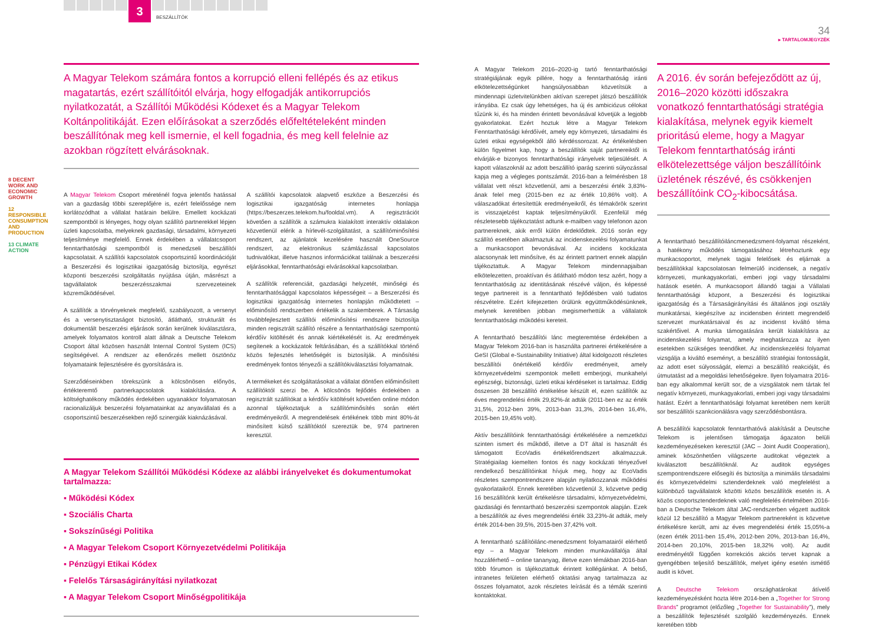3
BESZÁLLÍTÓK
34
▸ TARTALOMJEGYZÉK
8 DECENT WORK AND ECONOMIC GROWTH
12 RESPONSIBLE CONSUMPTION AND PRODUCTION
13 CLIMATE ACTION
A Magyar Telekom számára fontos a korrupció elleni fellépés és az etikus magatartás, ezért szállítóitól elvárja, hogy elfogadják antikorrupciós nyilatkozatát, a Szállítói Működési Kódexet és a Magyar Telekom Koltánpolitikáját. Ezen előírásokat a szerződés előfeltételeként minden beszállítónak meg kell ismernie, el kell fogadnia, és meg kell felelnie az azokban rögzített elvárásoknak.
A Magyar Telekom Csoport méreténél fogva jelentős hatással van a gazdaság többi szereplőjére is, ezért felelőssége nem korlátozódhat a vállalat határain belülre. Emellett kockázati szempontból is lényeges, hogy olyan szállító partnerekkel lépjen üzleti kapcsolatba, melyeknek gazdasági, társadalmi, környezeti teljesítménye megfelelő. Ennek érdekében a vállalatcsoport fenntarthatósági szempontból is menedzseli beszállítói kapcsolatait. A szállítói kapcsolatok csoportszintű koordinációját a Beszerzési és logisztikai igazgatóság biztosítja, egyrészt központi beszerzési szolgáltatás nyújtása útján, másrészt a tagvállalatok beszerzésszakmai szervezeteinek közreműködésével.
A szállítók a törvényeknek megfelelő, szabályozott, a versenyt és a versenytisztaságot biztosító, átlátható, strukturált és dokumentált beszerzési eljárások során kerülnek kiválasztásra, amelyek folyamatos kontroll alatt állnak a Deutsche Telekom Csoport által közösen használt Internal Control System (ICS) segítségével. A rendszer az ellenőrzés mellett ösztönöz folyamataink fejlesztésére és gyorsítására is.
Szerződéseinkben törekszünk a kölcsönösen előnyös, értékteremtő partnerkapcsolatok kialakítására. A költséghatékony működés érdekében ugyanakkor folyamatosan racionalizáljuk beszerzési folyamatainkat az anyavállalati és a csoportszintű beszerzésekben rejlő szinergiák kiaknázásával.
A szállítói kapcsolatok alapvető eszköze a Beszerzési és logisztikai igazgatóság internetes honlapja (https://beszerzes.telekom.hu/fooldal.vm). A regisztrációt követően a szállítók a számukra kialakított interaktív oldalakon közvetlenül elérik a hírlevél-szolgáltatást, a szállítóminősítési rendszert, az ajánlatok kezelésére használt OneSource rendszert, az elektronikus számlázással kapcsolatos tudnivalókat, illetve hasznos információkat találnak a beszerzési eljárásokkal, fenntarthatósági elvárásokkal kapcsolatban.
A szállítók referenciáit, gazdasági helyzetét, minőségi és fenntarthatósággal kapcsolatos képességeit – a Beszerzési és logisztikai igazgatóság internetes honlapján működtetett – előminősítő rendszerben értékelik a szakemberek. A Társaság továbbfejlesztett szállítói előminősítési rendszere biztosítja minden regisztrált szállító részére a fenntarthatósági szempontú kérdőív kitöltését és annak kiértékelését is. Az eredmények segítenek a kockázatok feltárásában, és a szállítókkal történő közös fejlesztés lehetőségét is biztosítják. A minősítési eredmények fontos tényezői a szállítókiválasztási folyamatnak.
A termékeket és szolgáltatásokat a vállalat döntően előminősített szállítóktól szerzi be. A kölcsönös fejlődés érdekében a regisztrált szállítókat a kérdőív kitöltését követően online módon azonnal tájékoztatjuk a szállítóminősítés során elért eredményeikről. A megrendelések értékének több mint 80%-át minősített külső szállítóktól szereztük be, 974 partneren keresztül.
A Magyar Telekom Szállítói Működési Kódexe az alábbi irányelveket és dokumentumokat tartalmazza:
▪ Működési Kódex
▪ Szociális Charta
▪ Sokszínűségi Politika
▪ A Magyar Telekom Csoport Környezetvédelmi Politikája
▪ Pénzügyi Etikai Kódex
▪ Felelős Társaságirányítási nyilatkozat
▪ A Magyar Telekom Csoport Minőségpolitikája
A Magyar Telekom 2016–2020-ig tartó fenntarthatósági stratégiájának egyik pillére, hogy a fenntarthatóság iránti elkötelezettségünket hangsúlyosabban közvetítsük a mindennapi üzletvitelünkben aktívan szerepet játszó beszállítók irányába. Ez csak úgy lehetséges, ha új és ambiciózus célokat tűzünk ki, és ha minden érintett bevonásával követjük a legjobb gyakorlatokat. Ezért hoztuk létre a Magyar Telekom Fenntarthatósági kérdőívét, amely egy környezeti, társadalmi és üzleti etikai egységekből álló kérdéssorozat. Az értékelésben külön figyelmet kap, hogy a beszállítók saját partnereiktől is elvárják-e bizonyos fenntarthatósági irányelvek teljesülését. A kapott válaszoknál az adott beszállító iparág szerinti súlyozással kapja meg a végleges pontszámát. 2016-ban a felmérésben 18 vállalat vett részt közvetlenül, ami a beszerzési érték 3,83%-ának felel meg (2015-ben ez az érték 10,86% volt). A válaszadókat értesítettük eredményeikről, és témakörök szerint is visszajelzést kaptak teljesítményükről. Ezenfelül még részletesebb tájékoztatást adtunk e-mailben vagy telefonon azon partnereknek, akik erről külön érdeklődtek. 2016 során egy szállító esetében alkalmaztuk az incidenskezelési folyamatunkat a munkacsoport bevonásával. Az incidens kockázata alacsonynak lett minősítve, és az érintett partnert ennek alapján tájékoztattuk. A Magyar Telekom mindennapjaiban elkötelezetten, proaktívan és átlátható módon tesz azért, hogy a fenntarthatóság az identitásának részévé váljon, és képessé tegye partnereit is a fenntartható fejlődésben való tudatos részvételre. Ezért kifejezetten örülünk együttműködésünknek, melynek keretében jobban megismerhettük a vállalatok fenntarthatósági működési kereteit.
A fenntartható beszállítói lánc megteremtése érdekében a Magyar Telekom 2016-ban is használta partnerei értékelésére a GeSI (Global e-Sustainability Initiative) által kidolgozott részletes beszállítói önértékelő kérdőív eredményeit, amely környezetvédelmi szempontok mellett emberjogi, munkahelyi egészségi, biztonsági, üzleti etikai kérdéseket is tartalmaz. Eddig összesen 38 beszállító értékelése készült el, ezen szállítók az éves megrendelési érték 29,82%-át adták (2011-ben ez az érték 31,5%, 2012-ben 39%, 2013-ban 31,3%, 2014-ben 16,4%, 2015-ben 19,45% volt).
Aktív beszállítóink fenntarthatósági értékelésére a nemzetközi szinten ismert és működő, illetve a DT által is használt és támogatott EcoVadis értékelőrendszert alkalmazzuk. Stratégiailag kiemelten fontos és nagy kockázati tényezővel rendelkező beszállítóinkat hívjuk meg, hogy az EcoVadis részletes szempontrendszere alapján nyilatkozzanak működési gyakorlataikról. Ennek keretében közvetlenül 3, közvetve pedig 16 beszállítónk került értékelésre társadalmi, környezetvédelmi, gazdasági és fenntartható beszerzési szempontok alapján. Ezek a beszállítók az éves megrendelési érték 33,23%-át adták, mely érték 2014-ben 39,5%, 2015-ben 37,42% volt.
A fenntartható szállítóilánc-menedzsment folyamatairól elérhető egy – a Magyar Telekom minden munkavállalója által hozzáférhető – online tananyag, illetve ezen témákban 2016-ban több fórumon is tájékoztattuk érintett kollégáinkat. A belső, intranetes felületen elérhető oktatási anyag tartalmazza az összes folyamatot, azok részletes leírását és a témák szerinti kontaktokat.
A 2016. év során befejeződött az új, 2016–2020 közötti időszakra vonatkozó fenntarthatósági stratégia kialakítása, melynek egyik kiemelt prioritású eleme, hogy a Magyar Telekom fenntarthatóság iránti elkötelezettsége váljon beszállítóink üzletének részévé, és csökkenjen beszállítóink CO<sub>2</sub>-kibocsátása.
A fenntartható beszállítóiláncmenedzsment-folyamat részeként, a hatékony működés támogatásához létrehoztunk egy munkacsoportot, melynek tagjai felelősek és eljárnak a beszállítókkal kapcsolatosan felmerülő incidensek, a negatív környezeti, munkagyakorlati, emberi jogi vagy társadalmi hatások esetén. A munkacsoport állandó tagjai a Vállalati fenntarthatósági központ, a Beszerzési és logisztikai igazgatóság és a Társaságirányítási és általános jogi osztály munkatársai, kiegészítve az incidensben érintett megrendelő szervezet munkatársaival és az incidenst kiváltó téma szakértőivel. A munka támogatására került kialakításra az incidenskezelési folyamat, amely meghatározza az ilyen esetekben szükséges teendőket. Az incidenskezelési folyamat vizsgálja a kiváltó eseményt, a beszállító stratégiai fontosságát, az adott eset súlyosságát, elemzi a beszállító reakcióját, és útmutatást ad a megoldási lehetőségekre. Ilyen folyamatra 2016-ban egy alkalommal került sor, de a vizsgálatok nem tártak fel negatív környezeti, munkagyakorlati, emberi jogi vagy társadalmi hatást. Ezért a fenntarthatósági folyamat keretében nem került sor beszállítói szankcionálásra vagy szerződésbontásra.
A beszállítói kapcsolatok fenntarthatóvá alakítását a Deutsche Telekom is jelentősen támogatja ágazaton belüli kezdeményezéseken keresztül (JAC – Joint Audit Cooperation), aminek köszönhetően világszerte auditokat végeztek a kiválasztott beszállítóknál. Az auditok egységes szempontrendszere elősegíti és biztosítja a minimális társadalmi és környezetvédelmi sztenderdeknek való megfelelést a különböző tagvállalatok közötti közös beszállítók esetén is. A közös csoportsztenderdeknek való megfelelés értelmében 2016-ban a Deutsche Telekom által JAC-rendszerben végzett auditok közül 12 beszállító a Magyar Telekom partnereként is közvetve értékelésre került, ami az éves megrendelési érték 15,05%-a (ezen érték 2011-ben 15,4%, 2012-ben 20%, 2013-ban 16,4%, 2014-ben 20,10%, 2015-ben 18,32% volt). Az audit eredményétől függően korrekciós akciós tervet kapnak a gyengébben teljesítő beszállítók, melyet igény esetén ismétlő audit is követ.
A Deutsche Telekom országhatárokat átívelő kezdeményezésként hozta létre 2014-ben a „Together for Strong Brands” programot (előzőleg „Together for Sustainability”), mely a beszállítók fejlesztését szolgáló kezdeményezés. Ennek keretében több